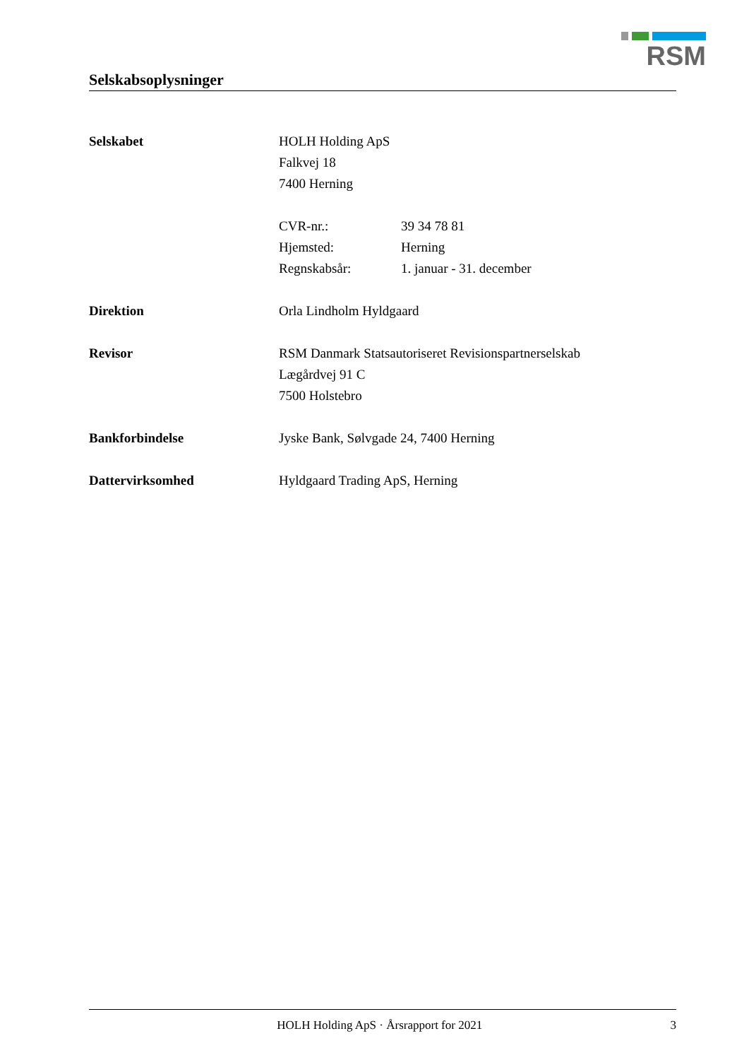RSM
Selskabsoplysninger
Selskabet HOLH Holding ApS
Falkvej 18
7400 Herning
CVR-nr.: 39 34 78 81
Hjemsted: Herning
Regnskabsår: 1. januar - 31. december
Direktion Orla Lindholm Hyldgaard
Revisor RSM Danmark Statsautoriseret Revisionspartnerselskab
Lægårdvej 91 C
7500 Holstebro
Bankforbindelse Jyske Bank, Sølvgade 24, 7400 Herning
Dattervirksomhed Hyldgaard Trading ApS, Herning
HOLH Holding ApS · Årsrapport for 2021 3